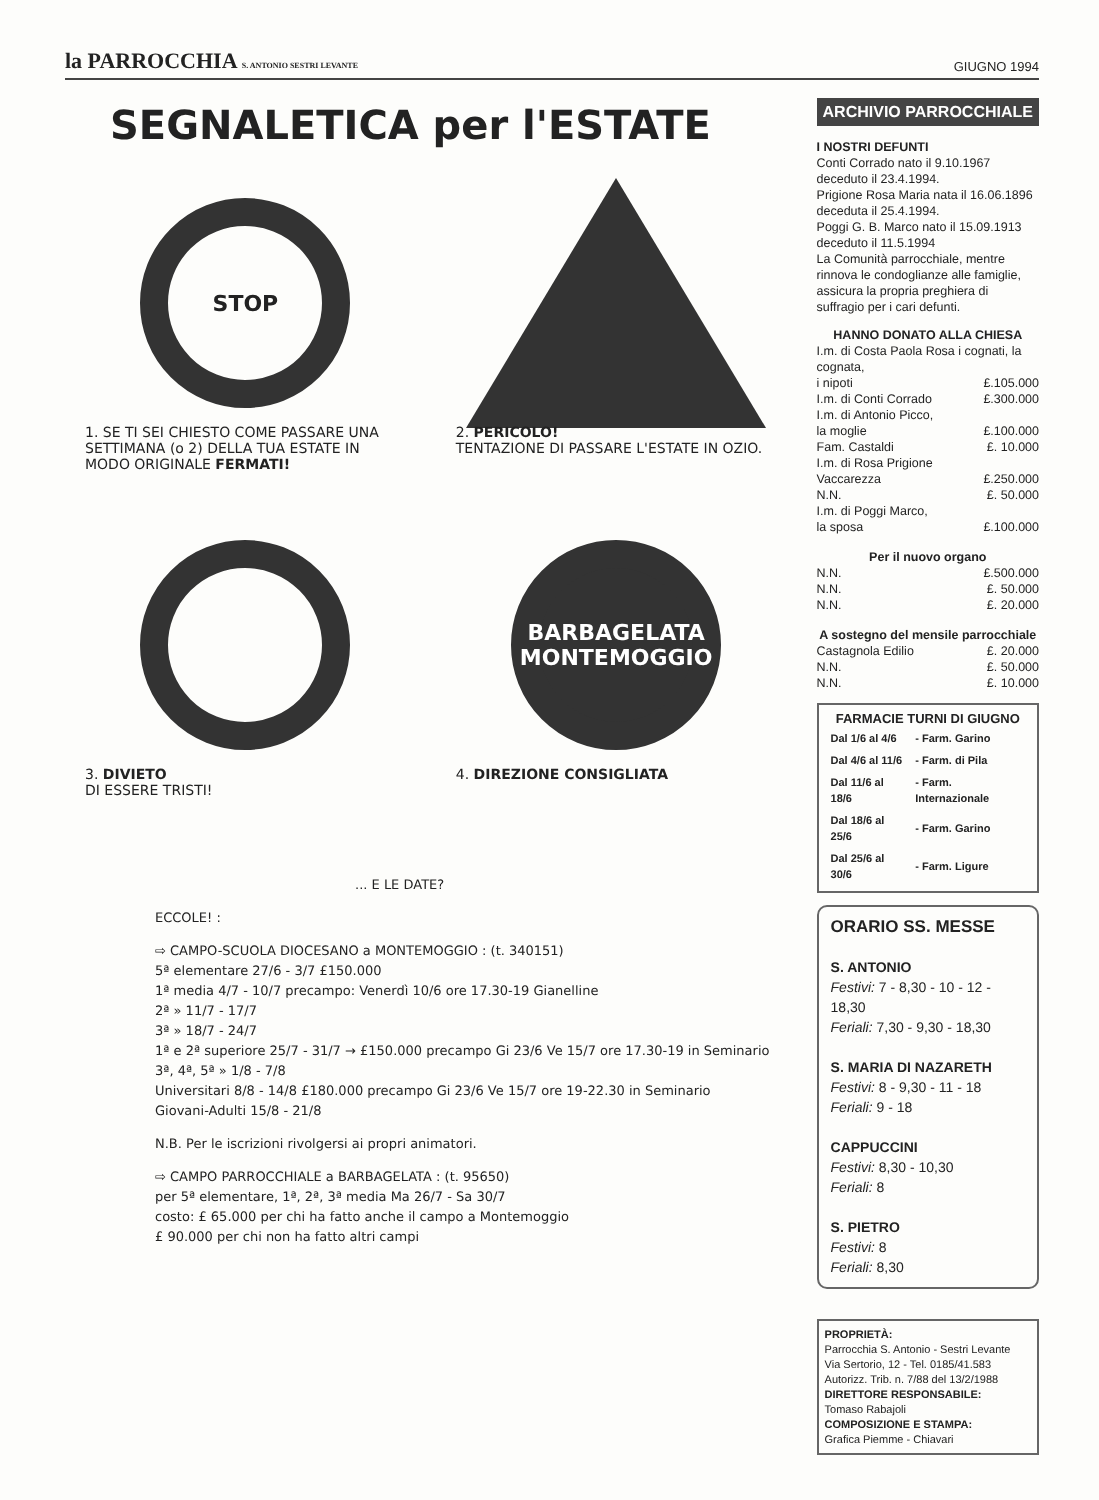la PARROCCHIA S. ANTONIO SESTRI LEVANTE
GIUGNO 1994
SEGNALETICA per l'ESTATE
STOP
1. SE TI SEI CHIESTO COME PASSARE UNA SETTIMANA (o 2) DELLA TUA ESTATE IN MODO ORIGINALE FERMATI!
2. PERICOLO!
TENTAZIONE DI PASSARE L'ESTATE IN OZIO.
3. DIVIETO
DI ESSERE TRISTI!
BARBAGELATA MONTEMOGGIO
4. DIREZIONE CONSIGLIATA
... E LE DATE?
ECCOLE! :
⇨ CAMPO-SCUOLA DIOCESANO a MONTEMOGGIO : (t. 340151)
5ª elementare 27/6 - 3/7 £150.000
1ª media 4/7 - 10/7 precampo: Venerdì 10/6 ore 17.30-19 Gianelline
2ª » 11/7 - 17/7
3ª » 18/7 - 24/7
1ª e 2ª superiore 25/7 - 31/7 → £150.000 precampo Gi 23/6 Ve 15/7 ore 17.30-19 in Seminario
3ª, 4ª, 5ª » 1/8 - 7/8
Universitari 8/8 - 14/8 £180.000 precampo Gi 23/6 Ve 15/7 ore 19-22.30 in Seminario
Giovani-Adulti 15/8 - 21/8
N.B. Per le iscrizioni rivolgersi ai propri animatori.
⇨ CAMPO PARROCCHIALE a BARBAGELATA : (t. 95650)
per 5ª elementare, 1ª, 2ª, 3ª media Ma 26/7 - Sa 30/7
costo: £ 65.000 per chi ha fatto anche il campo a Montemoggio
£ 90.000 per chi non ha fatto altri campi
ARCHIVIO PARROCCHIALE
I NOSTRI DEFUNTI
Conti Corrado nato il 9.10.1967 deceduto il 23.4.1994.
Prigione Rosa Maria nata il 16.06.1896 deceduta il 25.4.1994.
Poggi G. B. Marco nato il 15.09.1913 deceduto il 11.5.1994
La Comunità parrocchiale, mentre rinnova le condoglianze alle famiglie, assicura la propria preghiera di suffragio per i cari defunti.
| HANNO DONATO ALLA CHIESA | |
| I.m. di Costa Paola Rosa i cognati, la cognata, | |
| i nipoti | £.105.000 |
| I.m. di Conti Corrado | £.300.000 |
| I.m. di Antonio Picco, | |
| la moglie | £.100.000 |
| Fam. Castaldi | £. 10.000 |
| I.m. di Rosa Prigione | |
| Vaccarezza | £.250.000 |
| N.N. | £. 50.000 |
| I.m. di Poggi Marco, | |
| la sposa | £.100.000 |
| Per il nuovo organo | |
| N.N. | £.500.000 |
| N.N. | £. 50.000 |
| N.N. | £. 20.000 |
| A sostegno del mensile parrocchiale | |
| Castagnola Edilio | £. 20.000 |
| N.N. | £. 50.000 |
| N.N. | £. 10.000 |
FARMACIE TURNI DI GIUGNO
| Dal 1/6 al 4/6 | - Farm. Garino |
| Dal 4/6 al 11/6 | - Farm. di Pila |
| Dal 11/6 al 18/6 | - Farm. Internazionale |
| Dal 18/6 al 25/6 | - Farm. Garino |
| Dal 25/6 al 30/6 | - Farm. Ligure |
ORARIO SS. MESSE
S. ANTONIO
Festivi: 7 - 8,30 - 10 - 12 - 18,30
Feriali: 7,30 - 9,30 - 18,30
S. MARIA DI NAZARETH
Festivi: 8 - 9,30 - 11 - 18
Feriali: 9 - 18
CAPPUCCINI
Festivi: 8,30 - 10,30
Feriali: 8
S. PIETRO
Festivi: 8
Feriali: 8,30
PROPRIETÀ:
Parrocchia S. Antonio - Sestri Levante
Via Sertorio, 12 - Tel. 0185/41.583
Autorizz. Trib. n. 7/88 del 13/2/1988
DIRETTORE RESPONSABILE:
Tomaso Rabajoli
COMPOSIZIONE E STAMPA:
Grafica Piemme - Chiavari